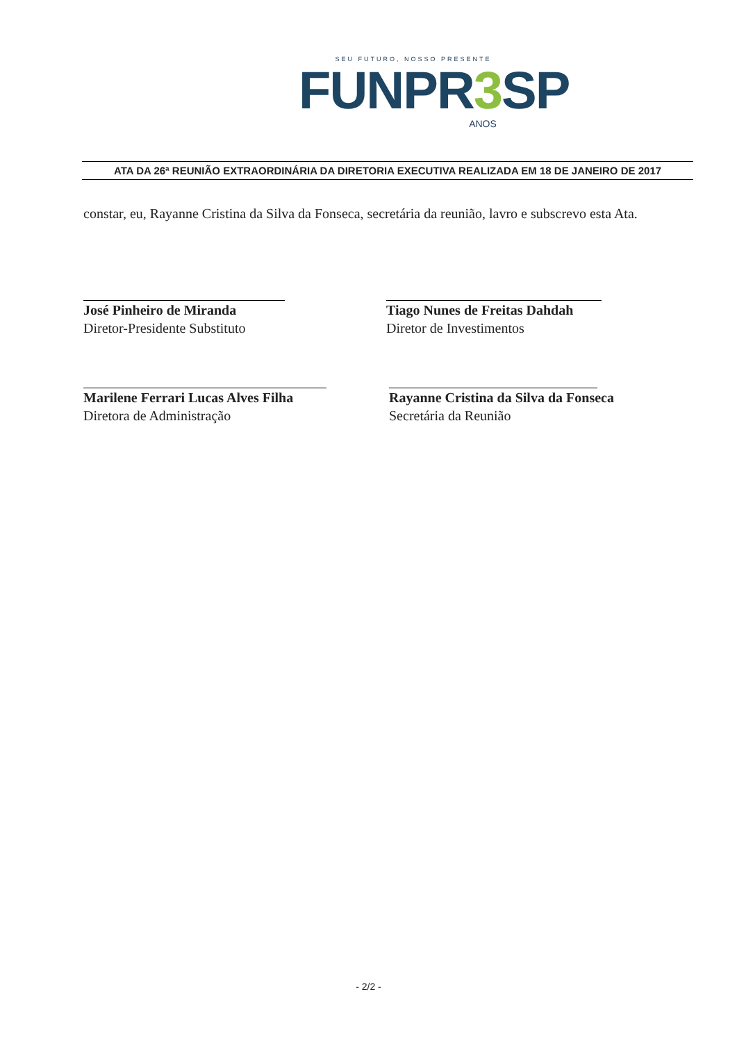SEU FUTURO, NOSSO PRESENTE
FUNPR3 SP
ANOS
ATA DA 26ª REUNIÃO EXTRAORDINÁRIA DA DIRETORIA EXECUTIVA REALIZADA EM 18 DE JANEIRO DE 2017
constar, eu, Rayanne Cristina da Silva da Fonseca, secretária da reunião, lavro e subscrevo esta Ata.
José Pinheiro de Miranda
Diretor-Presidente Substituto
Tiago Nunes de Freitas Dahdah
Diretor de Investimentos
Marilene Ferrari Lucas Alves Filha
Diretora de Administração
Rayanne Cristina da Silva da Fonseca
Secretária da Reunião
- 2/2 -